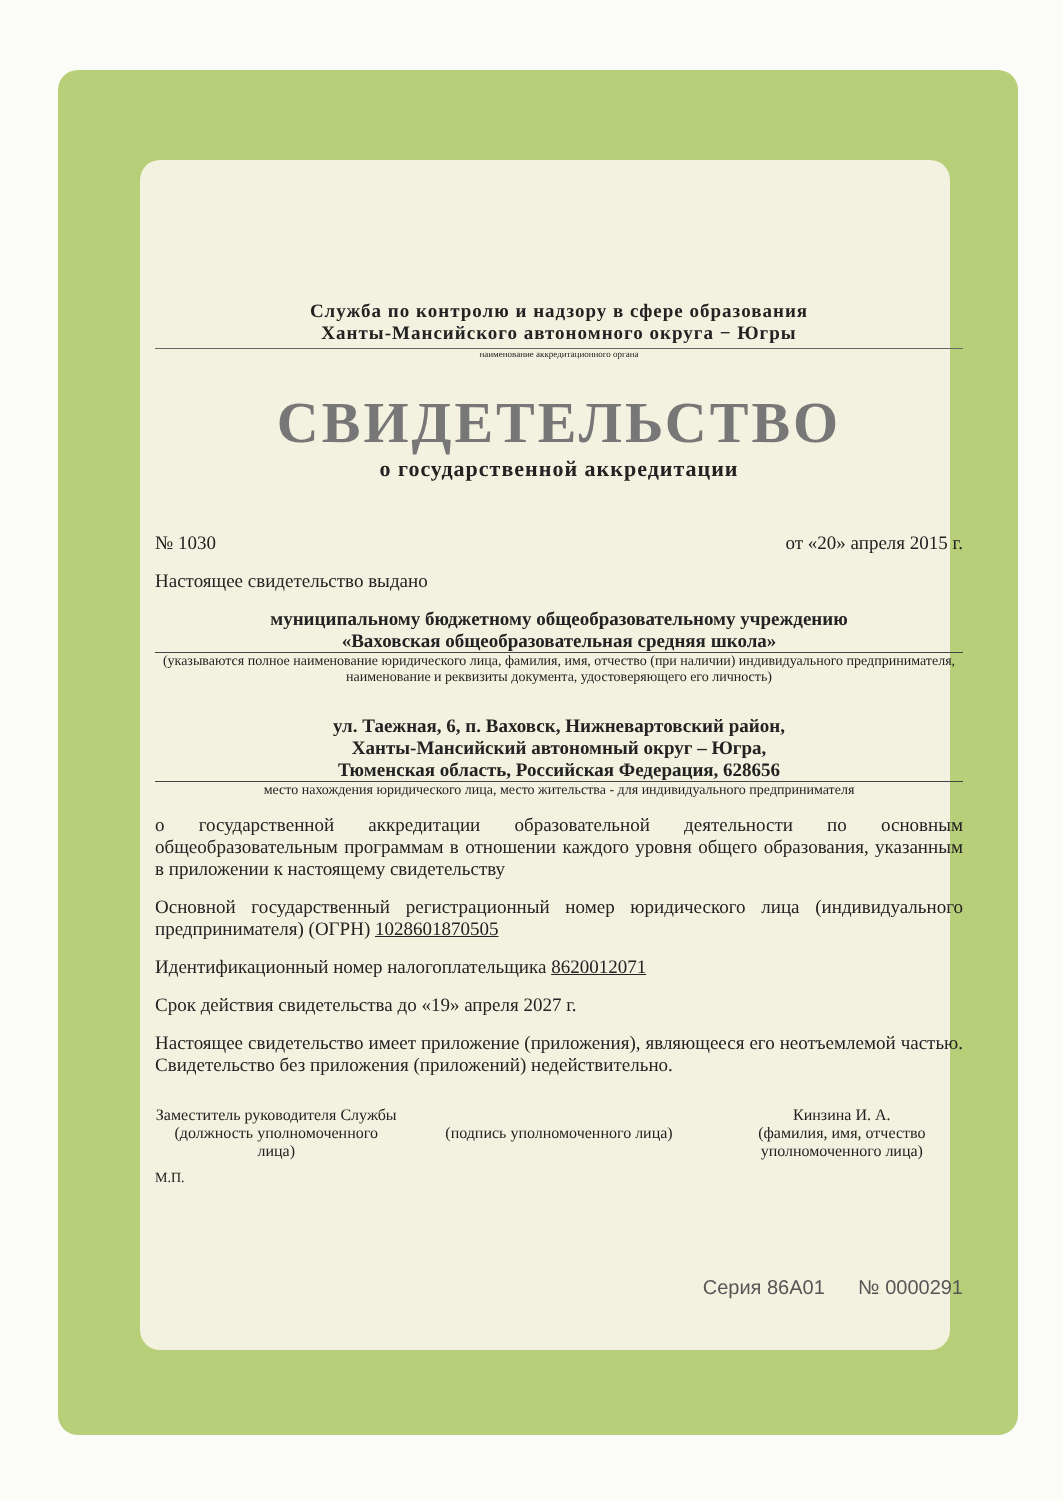Служба по контролю и надзору в сфере образования
Ханты-Мансийского автономного округа − Югры
наименование аккредитационного органа
СВИДЕТЕЛЬСТВО
о государственной аккредитации
№ 1030 от «20» апреля 2015 г.
Настоящее свидетельство выдано
муниципальному бюджетному общеобразовательному учреждению
«Ваховская общеобразовательная средняя школа»
(указываются полное наименование юридического лица, фамилия, имя, отчество (при наличии) индивидуального предпринимателя, наименование и реквизиты документа, удостоверяющего его личность)
ул. Таежная, 6, п. Ваховск, Нижневартовский район,
Ханты-Мансийский автономный округ – Югра,
Тюменская область, Российская Федерация, 628656
место нахождения юридического лица, место жительства - для индивидуального предпринимателя
о государственной аккредитации образовательной деятельности по основным общеобразовательным программам в отношении каждого уровня общего образования, указанным в приложении к настоящему свидетельству
Основной государственный регистрационный номер юридического лица (индивидуального предпринимателя) (ОГРН) 1028601870505
Идентификационный номер налогоплательщика 8620012071
Срок действия свидетельства до «19» апреля 2027 г.
Настоящее свидетельство имеет приложение (приложения), являющееся его неотъемлемой частью. Свидетельство без приложения (приложений) недействительно.
Заместитель руководителя Службы
(должность уполномоченного лица)
(подпись уполномоченного лица) Кинзина И. А.
(фамилия, имя, отчество уполномоченного лица)
М.П.
Серия 86А01 № 0000291